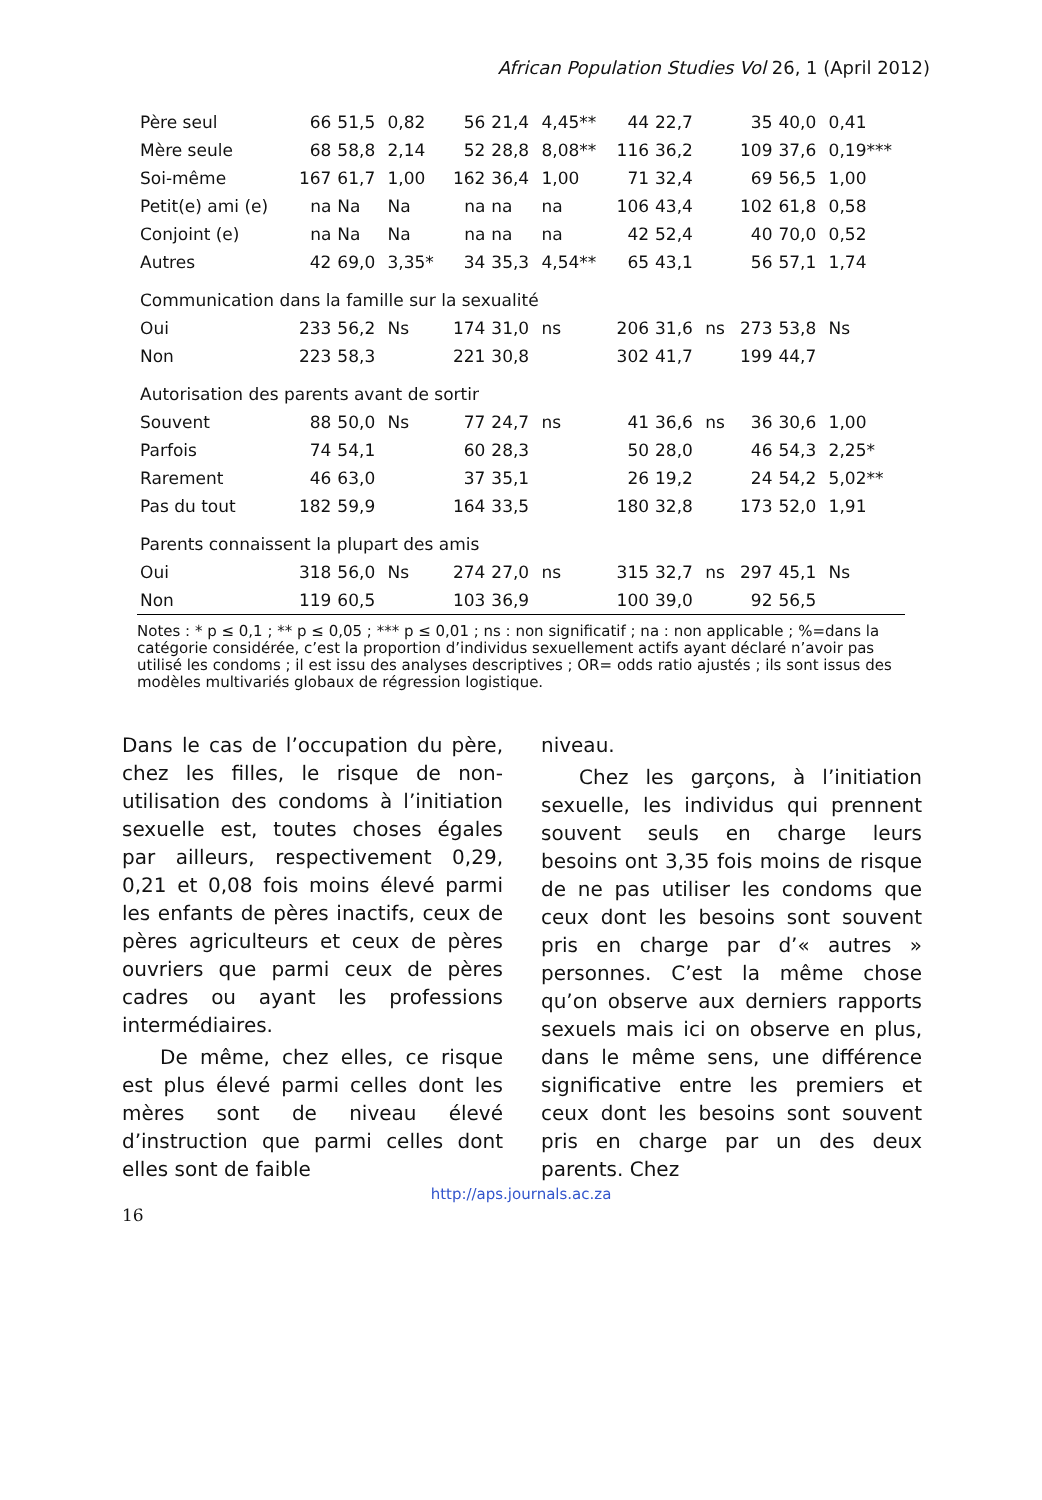African Population Studies Vol 26, 1 (April 2012)
| Père seul | 66 | 51,5 | 0,82 | 56 | 21,4 | 4,45** | 44 | 22,7 | | 35 | 40,0 | 0,41 |
| Mère seule | 68 | 58,8 | 2,14 | 52 | 28,8 | 8,08** | 116 | 36,2 | | 109 | 37,6 | 0,19*** |
| Soi-même | 167 | 61,7 | 1,00 | 162 | 36,4 | 1,00 | 71 | 32,4 | | 69 | 56,5 | 1,00 |
| Petit(e) ami (e) | na | Na | Na | na | na | na | 106 | 43,4 | | 102 | 61,8 | 0,58 |
| Conjoint (e) | na | Na | Na | na | na | na | 42 | 52,4 | | 40 | 70,0 | 0,52 |
| Autres | 42 | 69,0 | 3,35* | 34 | 35,3 | 4,54** | 65 | 43,1 | | 56 | 57,1 | 1,74 |
| Communication dans la famille sur la sexualité | | | | | | | | | | | | |
| Oui | 233 | 56,2 | Ns | 174 | 31,0 | ns | 206 | 31,6 | ns | 273 | 53,8 | Ns |
| Non | 223 | 58,3 | | 221 | 30,8 | | 302 | 41,7 | | 199 | 44,7 | |
| Autorisation des parents avant de sortir | | | | | | | | | | | | |
| Souvent | 88 | 50,0 | Ns | 77 | 24,7 | ns | 41 | 36,6 | ns | 36 | 30,6 | 1,00 |
| Parfois | 74 | 54,1 | | 60 | 28,3 | | 50 | 28,0 | | 46 | 54,3 | 2,25* |
| Rarement | 46 | 63,0 | | 37 | 35,1 | | 26 | 19,2 | | 24 | 54,2 | 5,02** |
| Pas du tout | 182 | 59,9 | | 164 | 33,5 | | 180 | 32,8 | | 173 | 52,0 | 1,91 |
| Parents connaissent la plupart des amis | | | | | | | | | | | | |
| Oui | 318 | 56,0 | Ns | 274 | 27,0 | ns | 315 | 32,7 | ns | 297 | 45,1 | Ns |
| Non | 119 | 60,5 | | 103 | 36,9 | | 100 | 39,0 | | 92 | 56,5 | |
Notes : * p ≤ 0,1 ; ** p ≤ 0,05 ; *** p ≤ 0,01 ; ns : non significatif ; na : non applicable ; %=dans la catégorie considérée, c’est la proportion d’individus sexuellement actifs ayant déclaré n’avoir pas utilisé les condoms ; il est issu des analyses descriptives ; OR= odds ratio ajustés ; ils sont issus des modèles multivariés globaux de régression logistique.
Dans le cas de l’occupation du père, chez les filles, le risque de non-utilisation des condoms à l’initiation sexuelle est, toutes choses égales par ailleurs, respectivement 0,29, 0,21 et 0,08 fois moins élevé parmi les enfants de pères inactifs, ceux de pères agriculteurs et ceux de pères ouvriers que parmi ceux de pères cadres ou ayant les professions intermédiaires.
De même, chez elles, ce risque est plus élevé parmi celles dont les mères sont de niveau élevé d’instruction que parmi celles dont elles sont de faible
niveau.
Chez les garçons, à l’initiation sexuelle, les individus qui prennent souvent seuls en charge leurs besoins ont 3,35 fois moins de risque de ne pas utiliser les condoms que ceux dont les besoins sont souvent pris en charge par d’« autres » personnes. C’est la même chose qu’on observe aux derniers rapports sexuels mais ici on observe en plus, dans le même sens, une différence significative entre les premiers et ceux dont les besoins sont souvent pris en charge par un des deux parents. Chez
http://aps.journals.ac.za
16